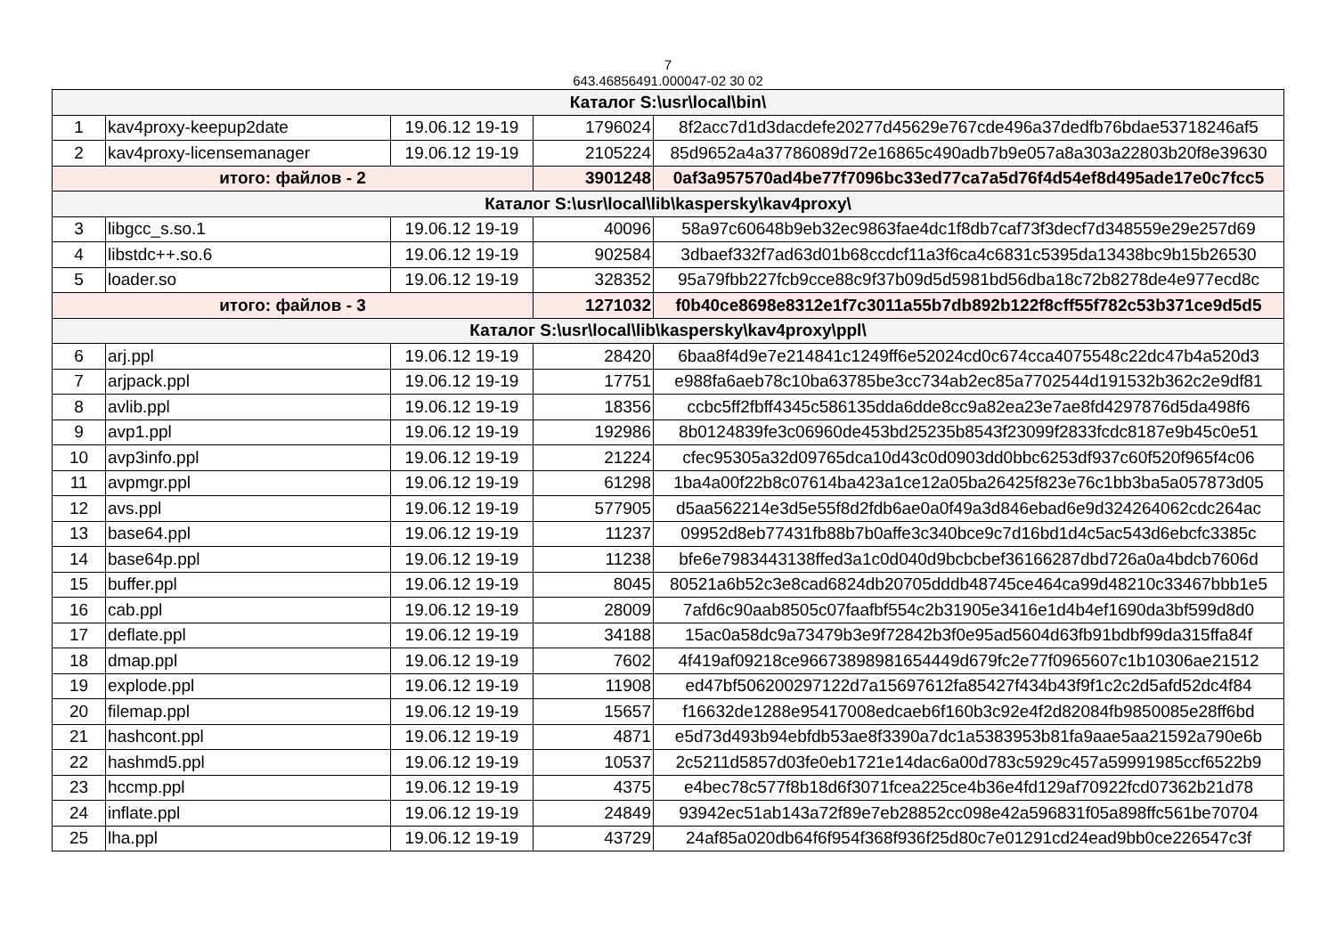7
643.46856491.000047-02 30 02
| Каталог S:\usr\local\bin\ | | | | |
| 1 | kav4proxy-keepup2date | 19.06.12 19-19 | 1796024 | 8f2acc7d1d3dacdefe20277d45629e767cde496a37dedfb76bdae53718246af5 |
| 2 | kav4proxy-licensemanager | 19.06.12 19-19 | 2105224 | 85d9652a4a37786089d72e16865c490adb7b9e057a8a303a22803b20f8e39630 |
| итого: файлов - 2 | | | 3901248 | 0af3a957570ad4be77f7096bc33ed77ca7a5d76f4d54ef8d495ade17e0c7fcc5 |
| Каталог S:\usr\local\lib\kaspersky\kav4proxy\ | | | | |
| 3 | libgcc_s.so.1 | 19.06.12 19-19 | 40096 | 58a97c60648b9eb32ec9863fae4dc1f8db7caf73f3decf7d348559e29e257d69 |
| 4 | libstdc++.so.6 | 19.06.12 19-19 | 902584 | 3dbaef332f7ad63d01b68ccdcf11a3f6ca4c6831c5395da13438bc9b15b26530 |
| 5 | loader.so | 19.06.12 19-19 | 328352 | 95a79fbb227fcb9cce88c9f37b09d5d5981bd56dba18c72b8278de4e977ecd8c |
| итого: файлов - 3 | | | 1271032 | f0b40ce8698e8312e1f7c3011a55b7db892b122f8cff55f782c53b371ce9d5d5 |
| Каталог S:\usr\local\lib\kaspersky\kav4proxy\ppl\ | | | | |
| 6 | arj.ppl | 19.06.12 19-19 | 28420 | 6baa8f4d9e7e214841c1249ff6e52024cd0c674cca4075548c22dc47b4a520d3 |
| 7 | arjpack.ppl | 19.06.12 19-19 | 17751 | e988fa6aeb78c10ba63785be3cc734ab2ec85a7702544d191532b362c2e9df81 |
| 8 | avlib.ppl | 19.06.12 19-19 | 18356 | ccbc5ff2fbff4345c586135dda6dde8cc9a82ea23e7ae8fd4297876d5da498f6 |
| 9 | avp1.ppl | 19.06.12 19-19 | 192986 | 8b0124839fe3c06960de453bd25235b8543f23099f2833fcdc8187e9b45c0e51 |
| 10 | avp3info.ppl | 19.06.12 19-19 | 21224 | cfec95305a32d09765dca10d43c0d0903dd0bbc6253df937c60f520f965f4c06 |
| 11 | avpmgr.ppl | 19.06.12 19-19 | 61298 | 1ba4a00f22b8c07614ba423a1ce12a05ba26425f823e76c1bb3ba5a057873d05 |
| 12 | avs.ppl | 19.06.12 19-19 | 577905 | d5aa562214e3d5e55f8d2fdb6ae0a0f49a3d846ebad6e9d324264062cdc264ac |
| 13 | base64.ppl | 19.06.12 19-19 | 11237 | 09952d8eb77431fb88b7b0affe3c340bce9c7d16bd1d4c5ac543d6ebcfc3385c |
| 14 | base64p.ppl | 19.06.12 19-19 | 11238 | bfe6e7983443138ffed3a1c0d040d9bcbcbef36166287dbd726a0a4bdcb7606d |
| 15 | buffer.ppl | 19.06.12 19-19 | 8045 | 80521a6b52c3e8cad6824db20705dddb48745ce464ca99d48210c33467bbb1e5 |
| 16 | cab.ppl | 19.06.12 19-19 | 28009 | 7afd6c90aab8505c07faafbf554c2b31905e3416e1d4b4ef1690da3bf599d8d0 |
| 17 | deflate.ppl | 19.06.12 19-19 | 34188 | 15ac0a58dc9a73479b3e9f72842b3f0e95ad5604d63fb91bdbf99da315ffa84f |
| 18 | dmap.ppl | 19.06.12 19-19 | 7602 | 4f419af09218ce96673898981654449d679fc2e77f0965607c1b10306ae21512 |
| 19 | explode.ppl | 19.06.12 19-19 | 11908 | ed47bf506200297122d7a15697612fa85427f434b43f9f1c2c2d5afd52dc4f84 |
| 20 | filemap.ppl | 19.06.12 19-19 | 15657 | f16632de1288e95417008edcaeb6f160b3c92e4f2d82084fb9850085e28ff6bd |
| 21 | hashcont.ppl | 19.06.12 19-19 | 4871 | e5d73d493b94ebfdb53ae8f3390a7dc1a5383953b81fa9aae5aa21592a790e6b |
| 22 | hashmd5.ppl | 19.06.12 19-19 | 10537 | 2c5211d5857d03fe0eb1721e14dac6a00d783c5929c457a59991985ccf6522b9 |
| 23 | hccmp.ppl | 19.06.12 19-19 | 4375 | e4bec78c577f8b18d6f3071fcea225ce4b36e4fd129af70922fcd07362b21d78 |
| 24 | inflate.ppl | 19.06.12 19-19 | 24849 | 93942ec51ab143a72f89e7eb28852cc098e42a596831f05a898ffc561be70704 |
| 25 | lha.ppl | 19.06.12 19-19 | 43729 | 24af85a020db64f6f954f368f936f25d80c7e01291cd24ead9bb0ce226547c3f |